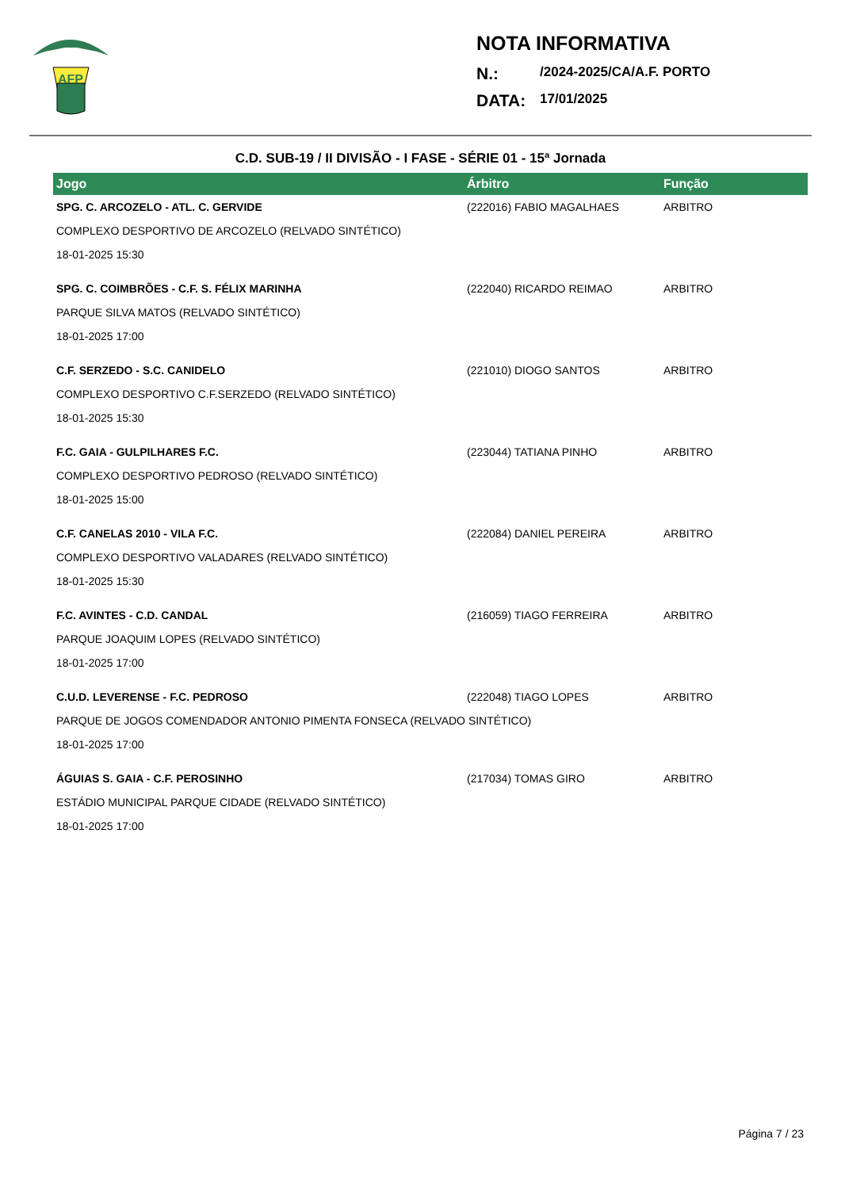AFP
NOTA INFORMATIVA
N.: /2024-2025/CA/A.F. PORTO
DATA: 17/01/2025
C.D. SUB-19 / II DIVISÃO - I FASE - SÉRIE 01 - 15ª Jornada
| Jogo | Árbitro | Função |
| --- | --- | --- |
| SPG. C. ARCOZELO - ATL. C. GERVIDE | (222016) FABIO MAGALHAES | ARBITRO |
| COMPLEXO DESPORTIVO DE ARCOZELO (RELVADO SINTÉTICO) | | |
| 18-01-2025 15:30 | | |
| SPG. C. COIMBRÕES - C.F. S. FÉLIX MARINHA | (222040) RICARDO REIMAO | ARBITRO |
| PARQUE SILVA MATOS (RELVADO SINTÉTICO) | | |
| 18-01-2025 17:00 | | |
| C.F. SERZEDO - S.C. CANIDELO | (221010) DIOGO SANTOS | ARBITRO |
| COMPLEXO DESPORTIVO C.F.SERZEDO (RELVADO SINTÉTICO) | | |
| 18-01-2025 15:30 | | |
| F.C. GAIA - GULPILHARES F.C. | (223044) TATIANA PINHO | ARBITRO |
| COMPLEXO DESPORTIVO PEDROSO (RELVADO SINTÉTICO) | | |
| 18-01-2025 15:00 | | |
| C.F. CANELAS 2010 - VILA F.C. | (222084) DANIEL PEREIRA | ARBITRO |
| COMPLEXO DESPORTIVO VALADARES (RELVADO SINTÉTICO) | | |
| 18-01-2025 15:30 | | |
| F.C. AVINTES - C.D. CANDAL | (216059) TIAGO FERREIRA | ARBITRO |
| PARQUE JOAQUIM LOPES (RELVADO SINTÉTICO) | | |
| 18-01-2025 17:00 | | |
| C.U.D. LEVERENSE - F.C. PEDROSO | (222048) TIAGO LOPES | ARBITRO |
| PARQUE DE JOGOS COMENDADOR ANTONIO PIMENTA FONSECA (RELVADO SINTÉTICO) | | |
| 18-01-2025 17:00 | | |
| ÁGUIAS S. GAIA - C.F. PEROSINHO | (217034) TOMAS GIRO | ARBITRO |
| ESTÁDIO MUNICIPAL PARQUE CIDADE (RELVADO SINTÉTICO) | | |
| 18-01-2025 17:00 | | |
Página 7 / 23